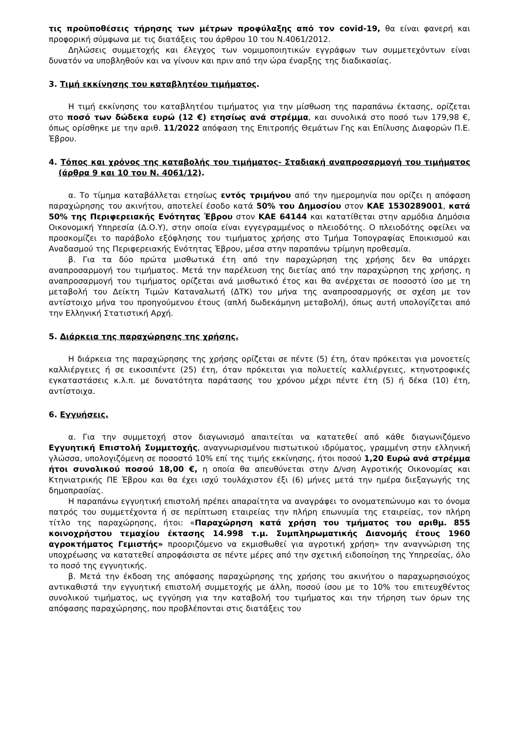τις προϋποθέσεις τήρησης των μέτρων προφύλαξης από τον covid-19, θα είναι φανερή και προφορική σύμφωνα με τις διατάξεις του άρθρου 10 του Ν.4061/2012.
Δηλώσεις συμμετοχής και έλεγχος των νομιμοποιητικών εγγράφων των συμμετεχόντων είναι δυνατόν να υποβληθούν και να γίνουν και πριν από την ώρα έναρξης της διαδικασίας.
3. Τιμή εκκίνησης του καταβλητέου τιμήματος.
Η τιμή εκκίνησης του καταβλητέου τιμήματος για την μίσθωση της παραπάνω έκτασης, ορίζεται στο ποσό των δώδεκα ευρώ (12 €) ετησίως ανά στρέμμα, και συνολικά στο ποσό των 179,98 €, όπως ορίσθηκε με την αριθ. 11/2022 απόφαση της Επιτροπής Θεμάτων Γης και Επίλυσης Διαφορών Π.Ε. Έβρου.
4. Τόπος και χρόνος της καταβολής του τιμήματος- Σταδιακή αναπροσαρμογή του τιμήματος (άρθρα 9 και 10 του Ν. 4061/12).
α. Το τίμημα καταβάλλεται ετησίως εντός τριμήνου από την ημερομηνία που ορίζει η απόφαση παραχώρησης του ακινήτου, αποτελεί έσοδο κατά 50% του Δημοσίου στον ΚΑΕ 1530289001, κατά 50% της Περιφερειακής Ενότητας Έβρου στον ΚΑΕ 64144 και κατατίθεται στην αρμόδια Δημόσια Οικονομική Υπηρεσία (Δ.Ο.Υ), στην οποία είναι εγγεγραμμένος ο πλειοδότης. Ο πλειοδότης οφείλει να προσκομίζει το παράβολο εξόφλησης του τιμήματος χρήσης στο Τμήμα Τοπογραφίας Εποικισμού και Αναδασμού της Περιφερειακής Ενότητας Έβρου, μέσα στην παραπάνω τρίμηνη προθεσμία.
β. Για τα δύο πρώτα μισθωτικά έτη από την παραχώρηση της χρήσης δεν θα υπάρχει αναπροσαρμογή του τιμήματος. Μετά την παρέλευση της διετίας από την παραχώρηση της χρήσης, η αναπροσαρμογή του τιμήματος ορίζεται ανά μισθωτικό έτος και θα ανέρχεται σε ποσοστό ίσο με τη μεταβολή του Δείκτη Τιμών Καταναλωτή (ΔΤΚ) του μήνα της αναπροσαρμογής σε σχέση με τον αντίστοιχο μήνα του προηγούμενου έτους (απλή δωδεκάμηνη μεταβολή), όπως αυτή υπολογίζεται από την Ελληνική Στατιστική Αρχή.
5. Διάρκεια της παραχώρησης της χρήσης.
Η διάρκεια της παραχώρησης της χρήσης ορίζεται σε πέντε (5) έτη, όταν πρόκειται για μονοετείς καλλιέργειες ή σε εικοσιπέντε (25) έτη, όταν πρόκειται για πολυετείς καλλιέργειες, κτηνοτροφικές εγκαταστάσεις κ.λ.π. με δυνατότητα παράτασης του χρόνου μέχρι πέντε έτη (5) ή δέκα (10) έτη, αντίστοιχα.
6. Εγγυήσεις.
α. Για την συμμετοχή στον διαγωνισμό απαιτείται να κατατεθεί από κάθε διαγωνιζόμενο Εγγυητική Επιστολή Συμμετοχής, αναγνωρισμένου πιστωτικού ιδρύματος, γραμμένη στην ελληνική γλώσσα, υπολογιζόμενη σε ποσοστό 10% επί της τιμής εκκίνησης, ήτοι ποσού 1,20 Ευρώ ανά στρέμμα ήτοι συνολικού ποσού 18,00 €, η οποία θα απευθύνεται στην Δ/νση Αγροτικής Οικονομίας και Κτηνιατρικής ΠΕ Έβρου και θα έχει ισχύ τουλάχιστον έξι (6) μήνες μετά την ημέρα διεξαγωγής της δημοπρασίας.
Η παραπάνω εγγυητική επιστολή πρέπει απαραίτητα να αναγράφει το ονοματεπώνυμο και το όνομα πατρός του συμμετέχοντα ή σε περίπτωση εταιρείας την πλήρη επωνυμία της εταιρείας, τον πλήρη τίτλο της παραχώρησης, ήτοι: «Παραχώρηση κατά χρήση του τμήματος του αριθμ. 855 κοινοχρήστου τεμαχίου έκτασης 14.998 τ.μ. Συμπληρωματικής Διανομής έτους 1960 αγροκτήματος Γεμιστής» προοριζόμενο να εκμισθωθεί για αγροτική χρήση» την αναγνώριση της υποχρέωσης να κατατεθεί απροφάσιστα σε πέντε μέρες από την σχετική ειδοποίηση της Υπηρεσίας, όλο το ποσό της εγγυητικής.
β. Μετά την έκδοση της απόφασης παραχώρησης της χρήσης του ακινήτου ο παραχωρησιούχος αντικαθιστά την εγγυητική επιστολή συμμετοχής με άλλη, ποσού ίσου με το 10% του επιτευχθέντος συνολικού τιμήματος, ως εγγύηση για την καταβολή του τιμήματος και την τήρηση των όρων της απόφασης παραχώρησης, που προβλέπονται στις διατάξεις του